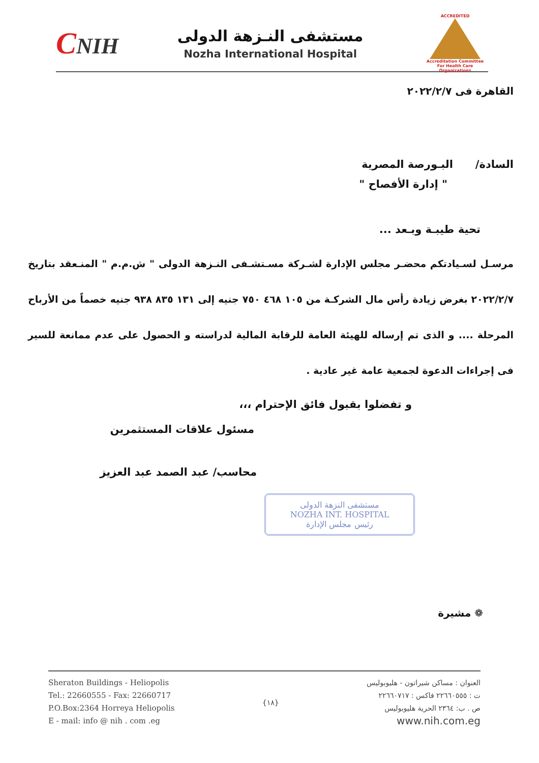CNIH
مستشفى النـزهة الدولى
Nozha International Hospital
ACCREDITED
Accreditation Committee
For Health Care Organizations
القاهرة فى ٢٠٢٢/٢/٧
السادة/ البـورصة المصرية
" إدارة الأفصاح "
تحية طيبـة وبـعد ...
مرسـل لسـيادتكم محضـر مجلس الإدارة لشـركة مسـتشـفى النـزهة الدولى " ش.م.م " المنـعقد بتاريخ ٢٠٢٢/٢/٧ بغرض زيادة رأس مال الشركـة من ١٠٥ ٤٦٨ ٧٥٠ جنيه إلى ١٣١ ٨٣٥ ٩٣٨ جنيه خصماً من الأرباح المرحلة .... و الذى تم إرساله للهيئة العامة للرقابة المالية لدراسته و الحصول على عدم ممانعة للسير فى إجراءات الدعوة لجمعية عامة غير عادية .
و تفضلوا بقبول فائق الإحترام ،،،
مسئول علاقات المستثمرين
محاسب/ عبد الصمد عبد العزيز
مستشفى النزهة الدولى
NOZHA INT. HOSPITAL
رئيس مجلس الإدارة
❁ مشيرة
Sheraton Buildings - Heliopolis
Tel.: 22660555 - Fax: 22660717
P.O.Box:2364 Horreya Heliopolis
E - mail: info @ nih . com .eg
{١٨}
العنوان : مساكن شيراتون - هليوبوليس
ت : ٢٢٦٦٠٥٥٥ فاكس : ٢٢٦٦٠٧١٧
ص . ب: ٢٣٦٤ الحرية هليوبوليس
www.nih.com.eg